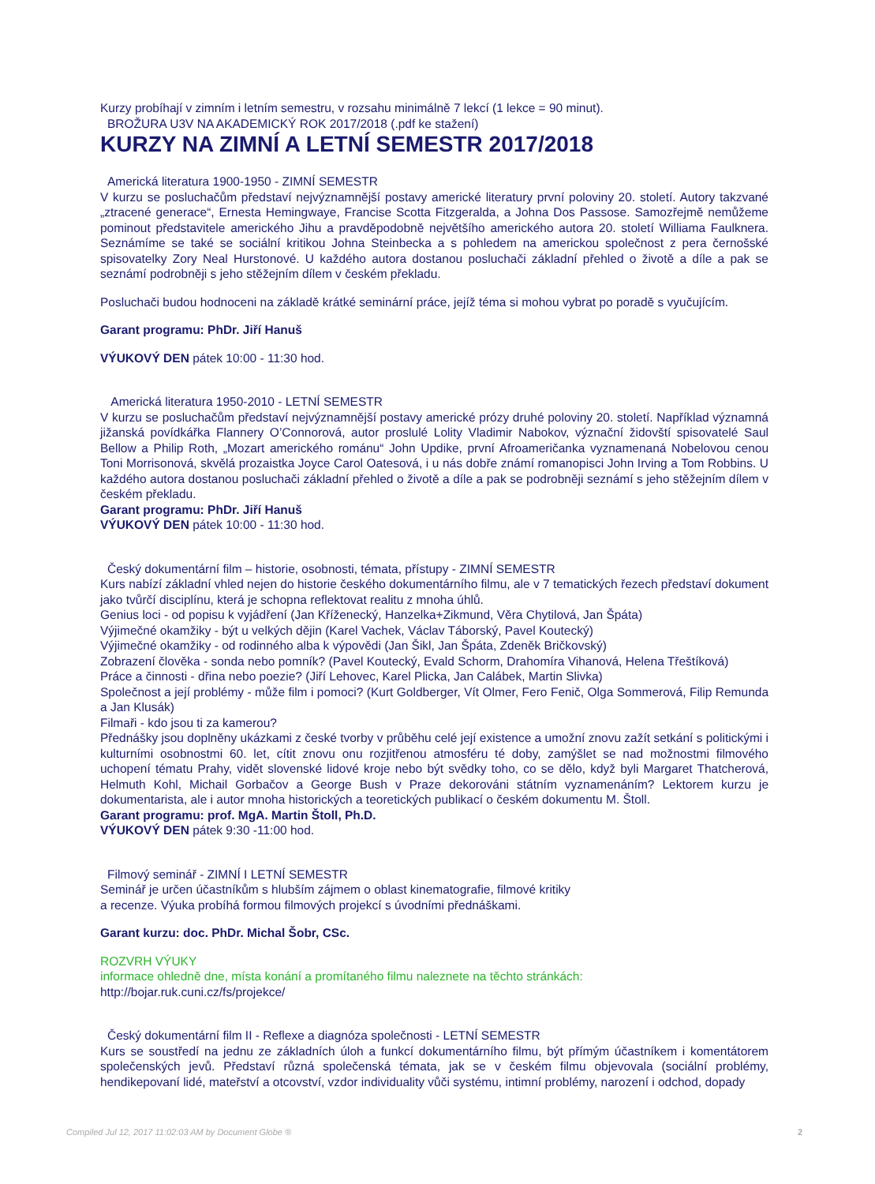Kurzy probíhají v zimním i letním semestru, v rozsahu minimálně 7 lekcí (1 lekce = 90 minut).
BROŽURA U3V NA AKADEMICKÝ ROK 2017/2018 (.pdf ke stažení)
KURZY NA ZIMNÍ A LETNÍ SEMESTR 2017/2018
Americká literatura 1900-1950 - ZIMNÍ SEMESTR
V kurzu se posluchačům představí nejvýznamnější postavy americké literatury první poloviny 20. století. Autory takzvané „ztracené generace“, Ernesta Hemingwaye, Francise Scotta Fitzgeralda, a Johna Dos Passose. Samozřejmě nemůžeme pominout představitele amerického Jihu a pravděpodobně největšího amerického autora 20. století Williama Faulknera. Seznámíme se také se sociální kritikou Johna Steinbecka a s pohledem na americkou společnost z pera černošské spisovatelky Zory Neal Hurstonové. U každého autora dostanou posluchači základní přehled o životě a díle a pak se seznámí podrobněji s jeho stěžejním dílem v českém překladu.
Posluchači budou hodnoceni na základě krátké seminární práce, jejíž téma si mohou vybrat po poradě s vyučujícím.
Garant programu: PhDr. Jiří Hanuš
VÝUKOVÝ DEN pátek 10:00 - 11:30 hod.
Americká literatura 1950-2010 - LETNÍ SEMESTR
V kurzu se posluchačům představí nejvýznamnější postavy americké prózy druhé poloviny 20. století. Například významná jižanská povídkářka Flannery O’Connorová, autor proslulé Lolity Vladimir Nabokov, význační židovští spisovatelé Saul Bellow a Philip Roth, „Mozart amerického románu“ John Updike, první Afroameričanka vyznamenaná Nobelovou cenou Toni Morrisonová, skvělá prozaistka Joyce Carol Oatesová, i u nás dobře známí romanopisci John Irving a Tom Robbins. U každého autora dostanou posluchači základní přehled o životě a díle a pak se podrobněji seznámí s jeho stěžejním dílem v českém překladu.
Garant programu: PhDr. Jiří Hanuš
VÝUKOVÝ DEN pátek 10:00 - 11:30 hod.
Český dokumentární film – historie, osobnosti, témata, přístupy - ZIMNÍ SEMESTR
Kurs nabízí základní vhled nejen do historie českého dokumentárního filmu, ale v 7 tematických řezech představí dokument jako tvůrčí disciplínu, která je schopna reflektovat realitu z mnoha úhlů.
Genius loci - od popisu k vyjádření (Jan Kříženecký, Hanzelka+Zikmund, Věra Chytilová, Jan Špáta)
Výjimečné okamžiky - být u velkých dějin (Karel Vachek, Václav Táborský, Pavel Koutecký)
Výjimečné okamžiky - od rodinného alba k výpovědi (Jan Šikl, Jan Špáta, Zdeněk Bričkovský)
Zobrazení člověka - sonda nebo pomník? (Pavel Koutecký, Evald Schorm, Drahomíra Vihanová, Helena Třeštíková)
Práce a činnosti - dřina nebo poezie? (Jiří Lehovec, Karel Plicka, Jan Calábek, Martin Slivka)
Společnost a její problémy - může film i pomoci? (Kurt Goldberger, Vít Olmer, Fero Fenič, Olga Sommerová, Filip Remunda a Jan Klusák)
Filmaři - kdo jsou ti za kamerou?
Přednášky jsou doplněny ukázkami z české tvorby v průběhu celé její existence a umožní znovu zažít setkání s politickými i kulturními osobnostmi 60. let, cítit znovu onu rozjitřenou atmosféru té doby, zamýšlet se nad možnostmi filmového uchopení tématu Prahy, vidět slovenské lidové kroje nebo být svědky toho, co se dělo, když byli Margaret Thatcherová, Helmuth Kohl, Michail Gorbačov a George Bush v Praze dekorováni státním vyznamenáním? Lektorem kurzu je dokumentarista, ale i autor mnoha historických a teoretických publikací o českém dokumentu M. Štoll.
Garant programu: prof. MgA. Martin Štoll, Ph.D.
VÝUKOVÝ DEN pátek 9:30 -11:00 hod.
Filmový seminář - ZIMNÍ I LETNÍ SEMESTR
Seminář je určen účastníkům s hlubším zájmem o oblast kinematografie, filmové kritiky
a recenze. Výuka probíhá formou filmových projekcí s úvodními přednáškami.
Garant kurzu: doc. PhDr. Michal Šobr, CSc.
ROZVRH VÝUKY
informace ohledně dne, místa konání a promítaného filmu naleznete na těchto stránkách:
http://bojar.ruk.cuni.cz/fs/projekce/
Český dokumentární film II - Reflexe a diagnóza společnosti - LETNÍ SEMESTR
Kurs se soustředí na jednu ze základních úloh a funkcí dokumentárního filmu, být přímým účastníkem i komentátorem společenských jevů. Představí různá společenská témata, jak se v českém filmu objevovala (sociální problémy, hendikepovaní lidé, mateřství a otcovství, vzdor individuality vůči systému, intimní problémy, narození i odchod, dopady
Compiled Jul 12, 2017 11:02:03 AM by Document Globe ® 2